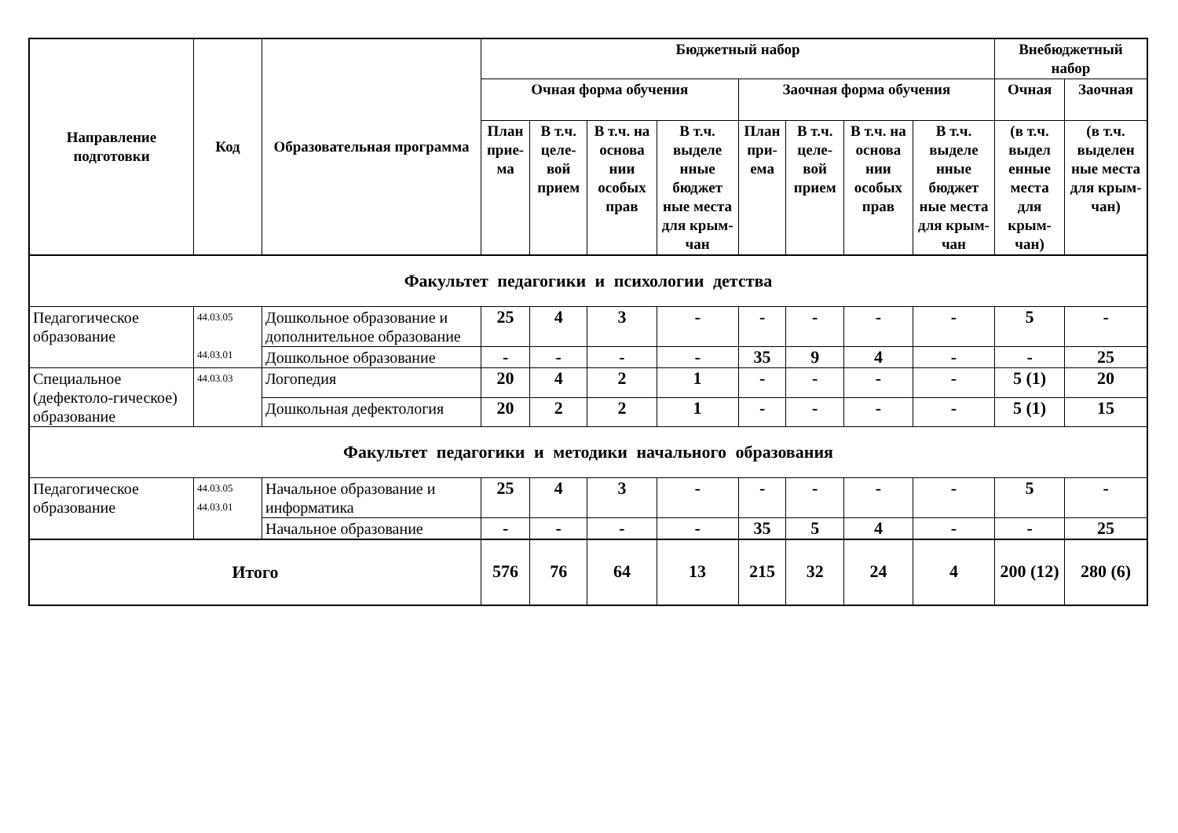| Направление подготовки | Код | Образовательная программа | Бюджетный набор | | | | | | | | Внебюджетный набор | |
| --- | --- | --- | --- | --- | --- | --- | --- | --- | --- | --- | --- | --- |
| | | | Очная форма обучения | | | | Заочная форма обучения | | | | Очная | Заочная |
| | | | План прие-ма | В т.ч. целе-вой прием | В т.ч. на основа нии особых прав | В т.ч. выделе нные бюджет ные места для крым-чан | План при-ема | В т.ч. целе-вой прием | В т.ч. на основа нии особых прав | В т.ч. выделе нные бюджет ные места для крым-чан | (в т.ч. выдел енные места для крым-чан) | (в т.ч. выделен ные места для крым-чан) |
| Факультет педагогики и психологии детства | | | | | | | | | | | | |
| Педагогическое образование | 44.03.05 44.03.01 | Дошкольное образование и дополнительное образование | 25 | 4 | 3 | - | - | - | - | - | 5 | - |
| | | Дошкольное образование | - | - | - | - | 35 | 9 | 4 | - | - | 25 |
| Специальное (дефектоло-гическое) образование | 44.03.03 | Логопедия | 20 | 4 | 2 | 1 | - | - | - | - | 5 (1) | 20 |
| | | Дошкольная дефектология | 20 | 2 | 2 | 1 | - | - | - | - | 5 (1) | 15 |
| Факультет педагогики и методики начального образования | | | | | | | | | | | | |
| Педагогическое образование | 44.03.05 44.03.01 | Начальное образование и информатика | 25 | 4 | 3 | - | - | - | - | - | 5 | - |
| | | Начальное образование | - | - | - | - | 35 | 5 | 4 | - | - | 25 |
| Итого | | | 576 | 76 | 64 | 13 | 215 | 32 | 24 | 4 | 200 (12) | 280 (6) |